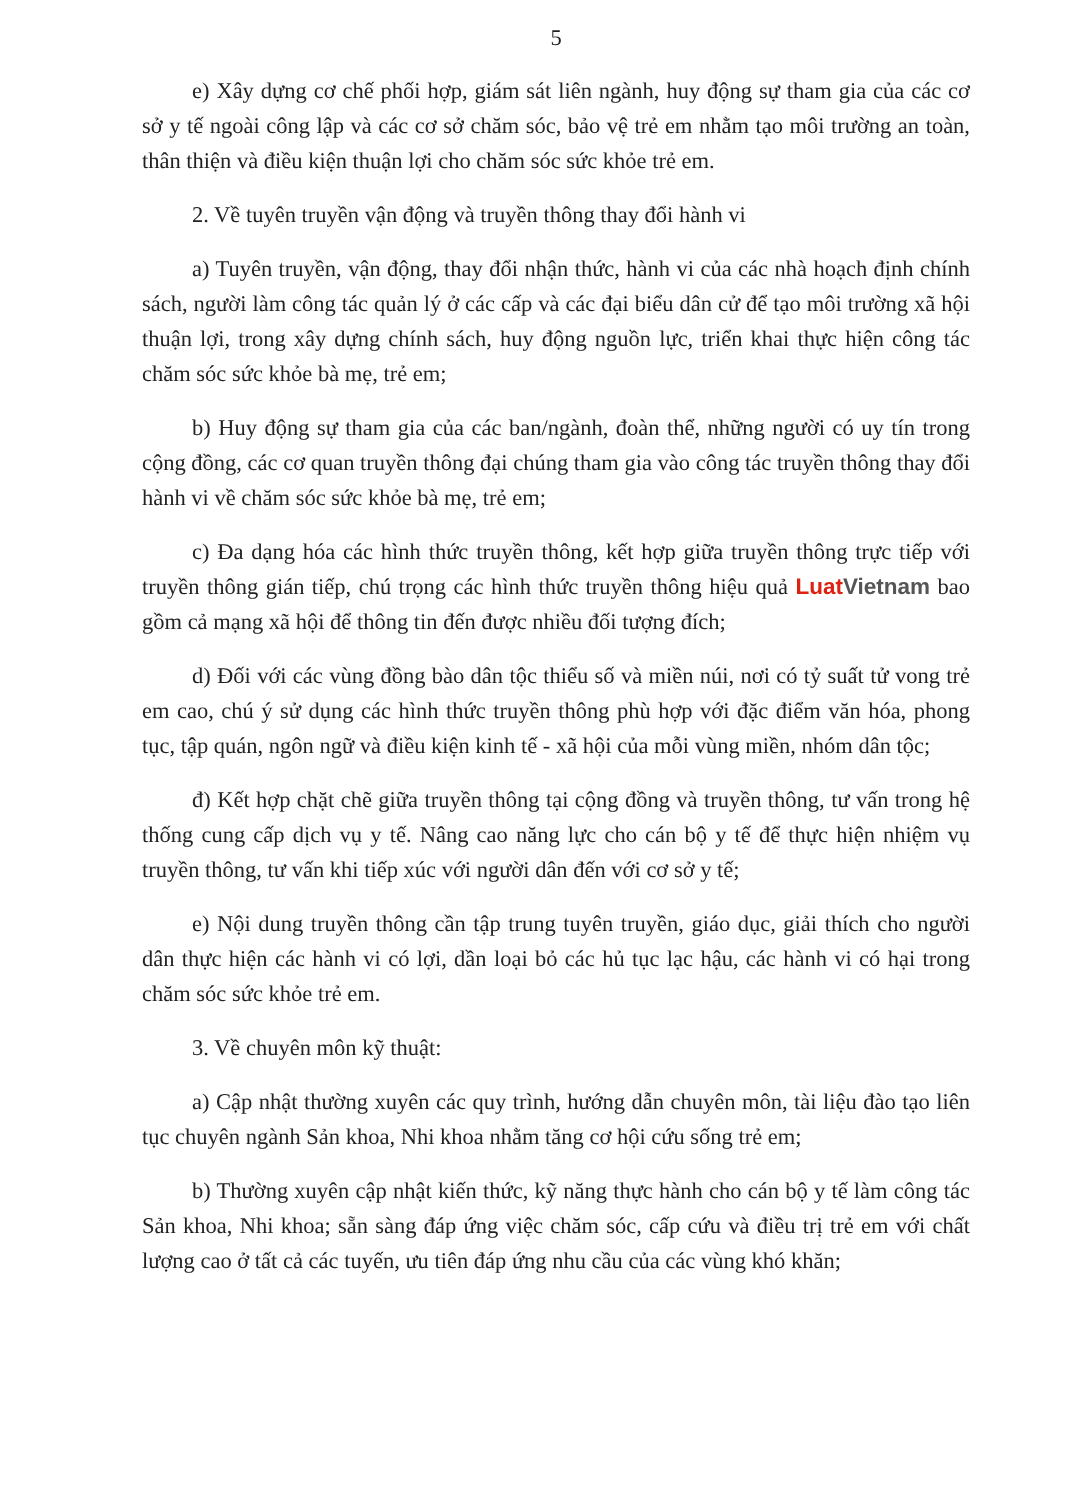5
e) Xây dựng cơ chế phối hợp, giám sát liên ngành, huy động sự tham gia của các cơ sở y tế ngoài công lập và các cơ sở chăm sóc, bảo vệ trẻ em nhằm tạo môi trường an toàn, thân thiện và điều kiện thuận lợi cho chăm sóc sức khỏe trẻ em.
2. Về tuyên truyền vận động và truyền thông thay đổi hành vi
a) Tuyên truyền, vận động, thay đổi nhận thức, hành vi của các nhà hoạch định chính sách, người làm công tác quản lý ở các cấp và các đại biểu dân cử để tạo môi trường xã hội thuận lợi, trong xây dựng chính sách, huy động nguồn lực, triển khai thực hiện công tác chăm sóc sức khỏe bà mẹ, trẻ em;
b) Huy động sự tham gia của các ban/ngành, đoàn thể, những người có uy tín trong cộng đồng, các cơ quan truyền thông đại chúng tham gia vào công tác truyền thông thay đổi hành vi về chăm sóc sức khỏe bà mẹ, trẻ em;
c) Đa dạng hóa các hình thức truyền thông, kết hợp giữa truyền thông trực tiếp với truyền thông gián tiếp, chú trọng các hình thức truyền thông hiệu quả LuatVietnam bao gồm cả mạng xã hội để thông tin đến được nhiều đối tượng đích;
d) Đối với các vùng đồng bào dân tộc thiểu số và miền núi, nơi có tỷ suất tử vong trẻ em cao, chú ý sử dụng các hình thức truyền thông phù hợp với đặc điểm văn hóa, phong tục, tập quán, ngôn ngữ và điều kiện kinh tế - xã hội của mỗi vùng miền, nhóm dân tộc;
đ) Kết hợp chặt chẽ giữa truyền thông tại cộng đồng và truyền thông, tư vấn trong hệ thống cung cấp dịch vụ y tế. Nâng cao năng lực cho cán bộ y tế để thực hiện nhiệm vụ truyền thông, tư vấn khi tiếp xúc với người dân đến với cơ sở y tế;
e) Nội dung truyền thông cần tập trung tuyên truyền, giáo dục, giải thích cho người dân thực hiện các hành vi có lợi, dần loại bỏ các hủ tục lạc hậu, các hành vi có hại trong chăm sóc sức khỏe trẻ em.
3. Về chuyên môn kỹ thuật:
a) Cập nhật thường xuyên các quy trình, hướng dẫn chuyên môn, tài liệu đào tạo liên tục chuyên ngành Sản khoa, Nhi khoa nhằm tăng cơ hội cứu sống trẻ em;
b) Thường xuyên cập nhật kiến thức, kỹ năng thực hành cho cán bộ y tế làm công tác Sản khoa, Nhi khoa; sẵn sàng đáp ứng việc chăm sóc, cấp cứu và điều trị trẻ em với chất lượng cao ở tất cả các tuyến, ưu tiên đáp ứng nhu cầu của các vùng khó khăn;